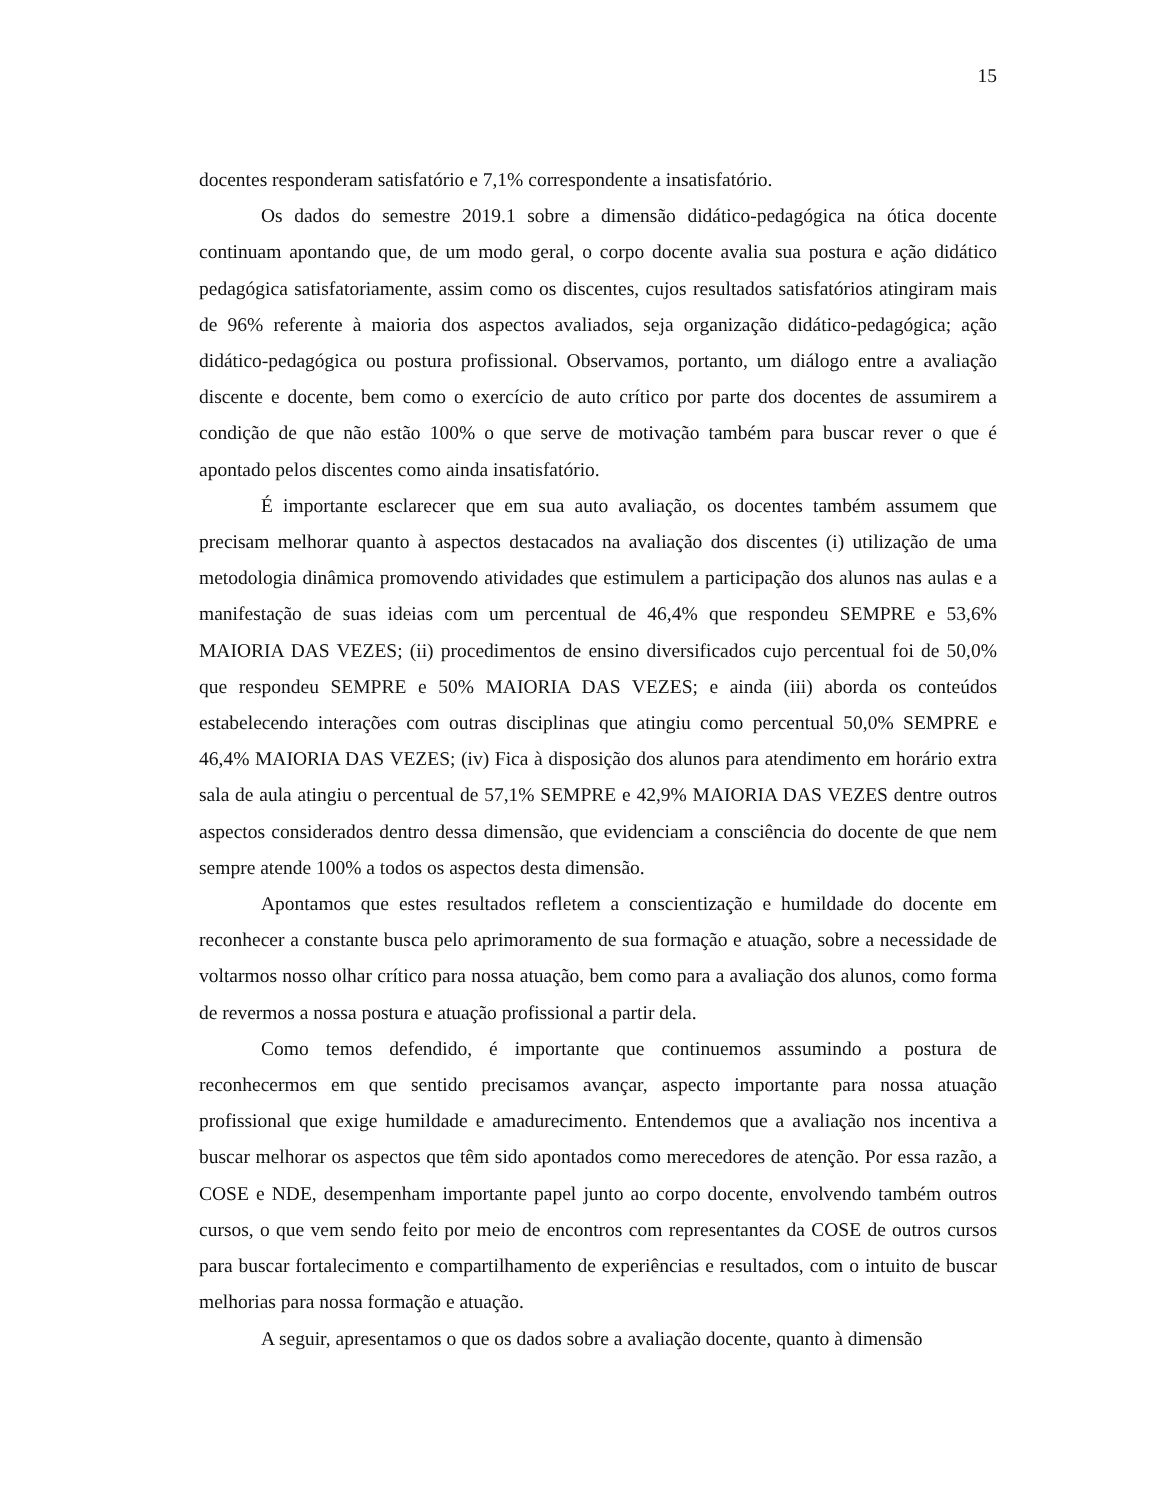15
docentes responderam satisfatório e 7,1% correspondente a insatisfatório.
Os dados do semestre 2019.1 sobre a dimensão didático-pedagógica na ótica docente continuam apontando que, de um modo geral, o corpo docente avalia sua postura e ação didático pedagógica satisfatoriamente, assim como os discentes, cujos resultados satisfatórios atingiram mais de 96% referente à maioria dos aspectos avaliados, seja organização didático-pedagógica; ação didático-pedagógica ou postura profissional. Observamos, portanto, um diálogo entre a avaliação discente e docente, bem como o exercício de auto crítico por parte dos docentes de assumirem a condição de que não estão 100% o que serve de motivação também para buscar rever o que é apontado pelos discentes como ainda insatisfatório.
É importante esclarecer que em sua auto avaliação, os docentes também assumem que precisam melhorar quanto à aspectos destacados na avaliação dos discentes (i) utilização de uma metodologia dinâmica promovendo atividades que estimulem a participação dos alunos nas aulas e a manifestação de suas ideias com um percentual de 46,4% que respondeu SEMPRE e 53,6% MAIORIA DAS VEZES; (ii) procedimentos de ensino diversificados cujo percentual foi de 50,0% que respondeu SEMPRE e 50% MAIORIA DAS VEZES; e ainda (iii) aborda os conteúdos estabelecendo interações com outras disciplinas que atingiu como percentual 50,0% SEMPRE e 46,4% MAIORIA DAS VEZES; (iv) Fica à disposição dos alunos para atendimento em horário extra sala de aula atingiu o percentual de 57,1% SEMPRE e 42,9% MAIORIA DAS VEZES dentre outros aspectos considerados dentro dessa dimensão, que evidenciam a consciência do docente de que nem sempre atende 100% a todos os aspectos desta dimensão.
Apontamos que estes resultados refletem a conscientização e humildade do docente em reconhecer a constante busca pelo aprimoramento de sua formação e atuação, sobre a necessidade de voltarmos nosso olhar crítico para nossa atuação, bem como para a avaliação dos alunos, como forma de revermos a nossa postura e atuação profissional a partir dela.
Como temos defendido, é importante que continuemos assumindo a postura de reconhecermos em que sentido precisamos avançar, aspecto importante para nossa atuação profissional que exige humildade e amadurecimento. Entendemos que a avaliação nos incentiva a buscar melhorar os aspectos que têm sido apontados como merecedores de atenção. Por essa razão, a COSE e NDE, desempenham importante papel junto ao corpo docente, envolvendo também outros cursos, o que vem sendo feito por meio de encontros com representantes da COSE de outros cursos para buscar fortalecimento e compartilhamento de experiências e resultados, com o intuito de buscar melhorias para nossa formação e atuação.
A seguir, apresentamos o que os dados sobre a avaliação docente, quanto à dimensão